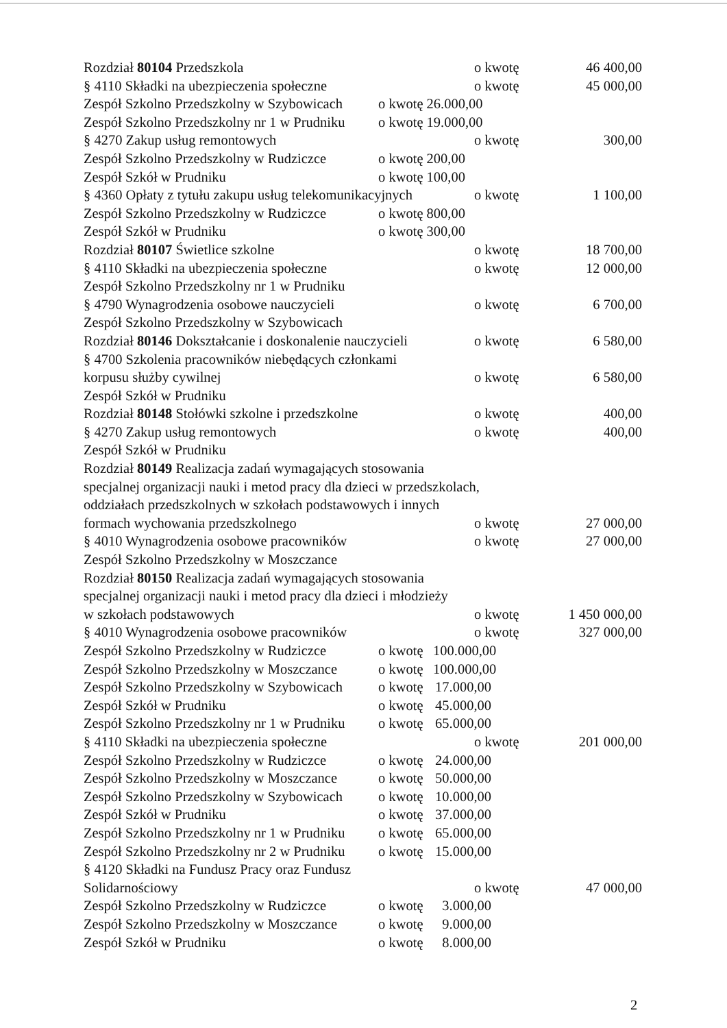Rozdział 80104 Przedszkola o kwotę 46 400,00
§ 4110 Składki na ubezpieczenia społeczne o kwotę 45 000,00
Zespół Szkolno Przedszkolny w Szybowicach o kwotę 26.000,00
Zespół Szkolno Przedszkolny nr 1 w Prudniku o kwotę 19.000,00
§ 4270 Zakup usług remontowych o kwotę 300,00
Zespół Szkolno Przedszkolny w Rudziczce o kwotę 200,00
Zespół Szkół w Prudniku o kwotę 100,00
§ 4360 Opłaty z tytułu zakupu usług telekomunikacyjnych o kwotę 1 100,00
Zespół Szkolno Przedszkolny w Rudziczce o kwotę 800,00
Zespół Szkół w Prudniku o kwotę 300,00
Rozdział 80107 Świetlice szkolne o kwotę 18 700,00
§ 4110 Składki na ubezpieczenia społeczne o kwotę 12 000,00
Zespół Szkolno Przedszkolny nr 1 w Prudniku
§ 4790 Wynagrodzenia osobowe nauczycieli o kwotę 6 700,00
Zespół Szkolno Przedszkolny w Szybowicach
Rozdział 80146 Dokształcanie i doskonalenie nauczycieli o kwotę 6 580,00
§ 4700 Szkolenia pracowników niebędących członkami
korpusu służby cywilnej o kwotę 6 580,00
Zespół Szkół w Prudniku
Rozdział 80148 Stołówki szkolne i przedszkolne o kwotę 400,00
§ 4270 Zakup usług remontowych o kwotę 400,00
Zespół Szkół w Prudniku
Rozdział 80149 Realizacja zadań wymagających stosowania
specjalnej organizacji nauki i metod pracy dla dzieci w przedszkolach,
oddziałach przedszkolnych w szkołach podstawowych i innych
formach wychowania przedszkolnego o kwotę 27 000,00
§ 4010 Wynagrodzenia osobowe pracowników o kwotę 27 000,00
Zespół Szkolno Przedszkolny w Moszczance
Rozdział 80150 Realizacja zadań wymagających stosowania
specjalnej organizacji nauki i metod pracy dla dzieci i młodzieży
w szkołach podstawowych o kwotę 1 450 000,00
§ 4010 Wynagrodzenia osobowe pracowników o kwotę 327 000,00
Zespół Szkolno Przedszkolny w Rudziczce o kwotę 100.000,00
Zespół Szkolno Przedszkolny w Moszczance o kwotę 100.000,00
Zespół Szkolno Przedszkolny w Szybowicach o kwotę 17.000,00
Zespół Szkół w Prudniku o kwotę 45.000,00
Zespół Szkolno Przedszkolny nr 1 w Prudniku o kwotę 65.000,00
§ 4110 Składki na ubezpieczenia społeczne o kwotę 201 000,00
Zespół Szkolno Przedszkolny w Rudziczce o kwotę 24.000,00
Zespół Szkolno Przedszkolny w Moszczance o kwotę 50.000,00
Zespół Szkolno Przedszkolny w Szybowicach o kwotę 10.000,00
Zespół Szkół w Prudniku o kwotę 37.000,00
Zespół Szkolno Przedszkolny nr 1 w Prudniku o kwotę 65.000,00
Zespół Szkolno Przedszkolny nr 2 w Prudniku o kwotę 15.000,00
§ 4120 Składki na Fundusz Pracy oraz Fundusz
Solidarnościowy o kwotę 47 000,00
Zespół Szkolno Przedszkolny w Rudziczce o kwotę 3.000,00
Zespół Szkolno Przedszkolny w Moszczance o kwotę 9.000,00
Zespół Szkół w Prudniku o kwotę 8.000,00
2